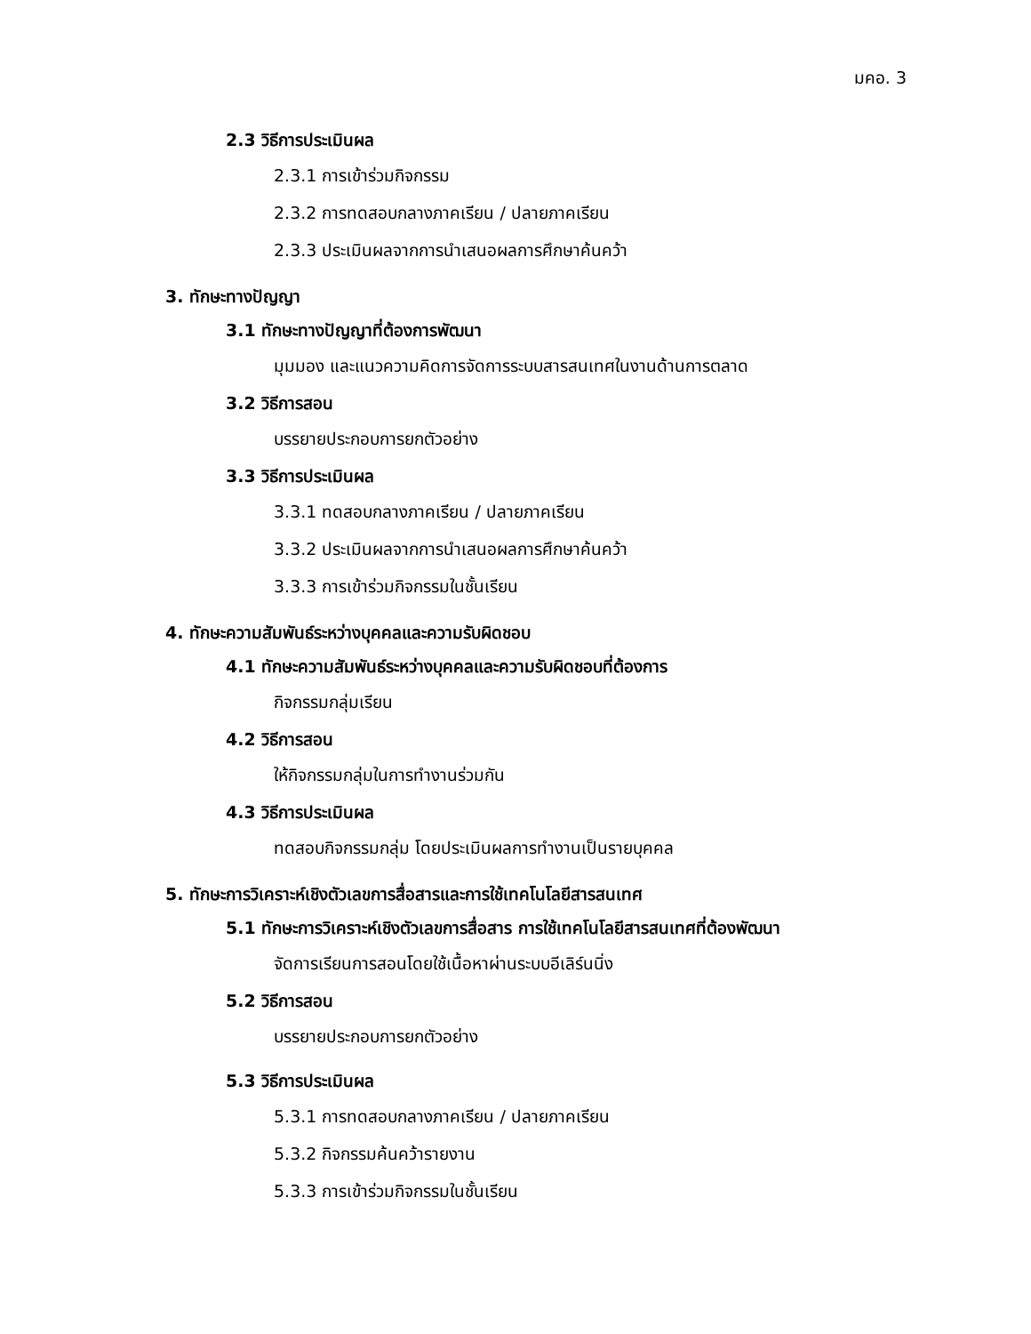มคอ. 3
2.3 วิธีการประเมินผล
2.3.1 การเข้าร่วมกิจกรรม
2.3.2 การทดสอบกลางภาคเรียน / ปลายภาคเรียน
2.3.3 ประเมินผลจากการนำเสนอผลการศึกษาค้นคว้า
3. ทักษะทางปัญญา
3.1 ทักษะทางปัญญาที่ต้องการพัฒนา
มุมมอง และแนวความคิดการจัดการระบบสารสนเทศในงานด้านการตลาด
3.2 วิธีการสอน
บรรยายประกอบการยกตัวอย่าง
3.3 วิธีการประเมินผล
3.3.1 ทดสอบกลางภาคเรียน / ปลายภาคเรียน
3.3.2 ประเมินผลจากการนำเสนอผลการศึกษาค้นคว้า
3.3.3 การเข้าร่วมกิจกรรมในชั้นเรียน
4. ทักษะความสัมพันธ์ระหว่างบุคคลและความรับผิดชอบ
4.1 ทักษะความสัมพันธ์ระหว่างบุคคลและความรับผิดชอบที่ต้องการ
กิจกรรมกลุ่มเรียน
4.2 วิธีการสอน
ให้กิจกรรมกลุ่มในการทำงานร่วมกัน
4.3 วิธีการประเมินผล
ทดสอบกิจกรรมกลุ่ม โดยประเมินผลการทำงานเป็นรายบุคคล
5. ทักษะการวิเคราะห์เชิงตัวเลขการสื่อสารและการใช้เทคโนโลยีสารสนเทศ
5.1 ทักษะการวิเคราะห์เชิงตัวเลขการสื่อสาร การใช้เทคโนโลยีสารสนเทศที่ต้องพัฒนา
จัดการเรียนการสอนโดยใช้เนื้อหาผ่านระบบอีเลิร์นนิ่ง
5.2 วิธีการสอน
บรรยายประกอบการยกตัวอย่าง
5.3 วิธีการประเมินผล
5.3.1 การทดสอบกลางภาคเรียน / ปลายภาคเรียน
5.3.2 กิจกรรมค้นคว้ารายงาน
5.3.3 การเข้าร่วมกิจกรรมในชั้นเรียน